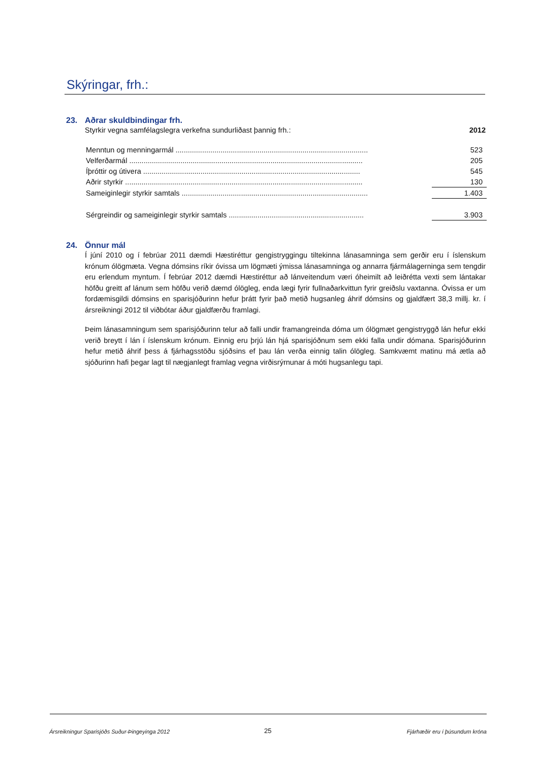Skýringar, frh.:
23. Aðrar skuldbindingar frh.
Styrkir vegna samfélagslegra verkefna sundurliðast þannig frh.: 2012
| Menntun og menningarmál .............................................................................................. | 523 |
| Velferðarmál .................................................................................................................. | 205 |
| Íþróttir og útivera .......................................................................................................... | 545 |
| Aðrir styrkir .................................................................................................................... | 130 |
| Sameiginlegir styrkir samtals ........................................................................................... | 1.403 |
| Sérgreindir og sameiginlegir styrkir samtals .................................................................. | 3.903 |
24. Önnur mál
Í júní 2010 og í febrúar 2011 dæmdi Hæstiréttur gengistryggingu tiltekinna lánasamninga sem gerðir eru í íslenskum krónum ólögmæta. Vegna dómsins ríkir óvissa um lögmæti ýmissa lánasamninga og annarra fjármálagerninga sem tengdir eru erlendum myntum. Í febrúar 2012 dæmdi Hæstiréttur að lánveitendum væri óheimilt að leiðrétta vexti sem lántakar höfðu greitt af lánum sem höfðu verið dæmd ólögleg, enda lægi fyrir fullnaðarkvittun fyrir greiðslu vaxtanna. Óvissa er um fordæmisgildi dómsins en sparisjóðurinn hefur þrátt fyrir það metið hugsanleg áhrif dómsins og gjaldfært 38,3 millj. kr. í ársreikningi 2012 til viðbótar áður gjaldfærðu framlagi.
Þeim lánasamningum sem sparisjóðurinn telur að falli undir framangreinda dóma um ólögmæt gengistryggð lán hefur ekki verið breytt í lán í íslenskum krónum. Einnig eru þrjú lán hjá sparisjóðnum sem ekki falla undir dómana. Sparisjóðurinn hefur metið áhrif þess á fjárhagsstöðu sjóðsins ef þau lán verða einnig talin ólögleg. Samkvæmt matinu má ætla að sjóðurinn hafi þegar lagt til nægjanlegt framlag vegna virðisrýrnunar á móti hugsanlegu tapi.
Ársreikningur Sparisjóðs Suður-Þingeyinga 2012
25 Fjárhæðir eru í þúsundum króna